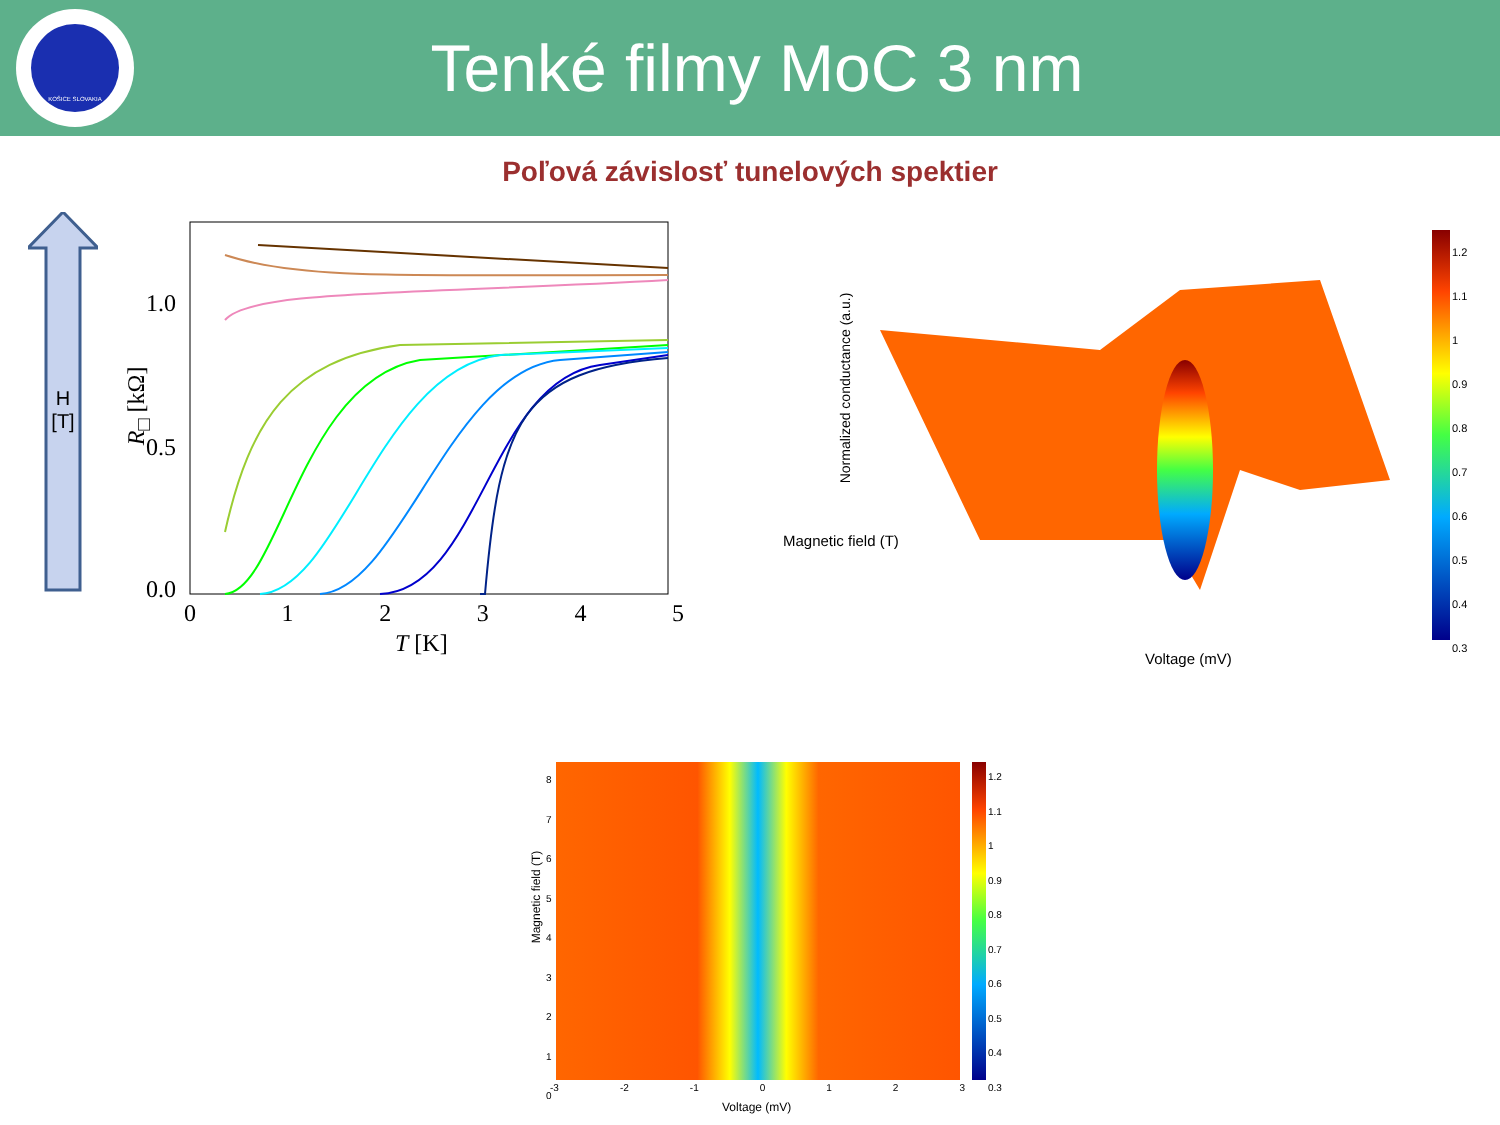KOŠICE SLOVAKIA
Tenké filmy MoC 3 nm
Poľová závislosť tunelových spektier
H
[T]
1.0
0.5
0.0
R<sub>□</sub> [kΩ]
0 1 2 3 4 5
T [K]
Normalized conductance (a.u.)
Magnetic field (T)
Voltage (mV)
1.2
1.1
1
0.9
0.8
0.7
0.6
0.5
0.4
0.3
1.2
1.1
1
0.9
0.8
0.7
0.6
0.5
0.4
0.3
8
7
6
5
4
3
2
1
0
Magnetic field (T)
-3 -2 -1 0 1 2 3
Voltage (mV)